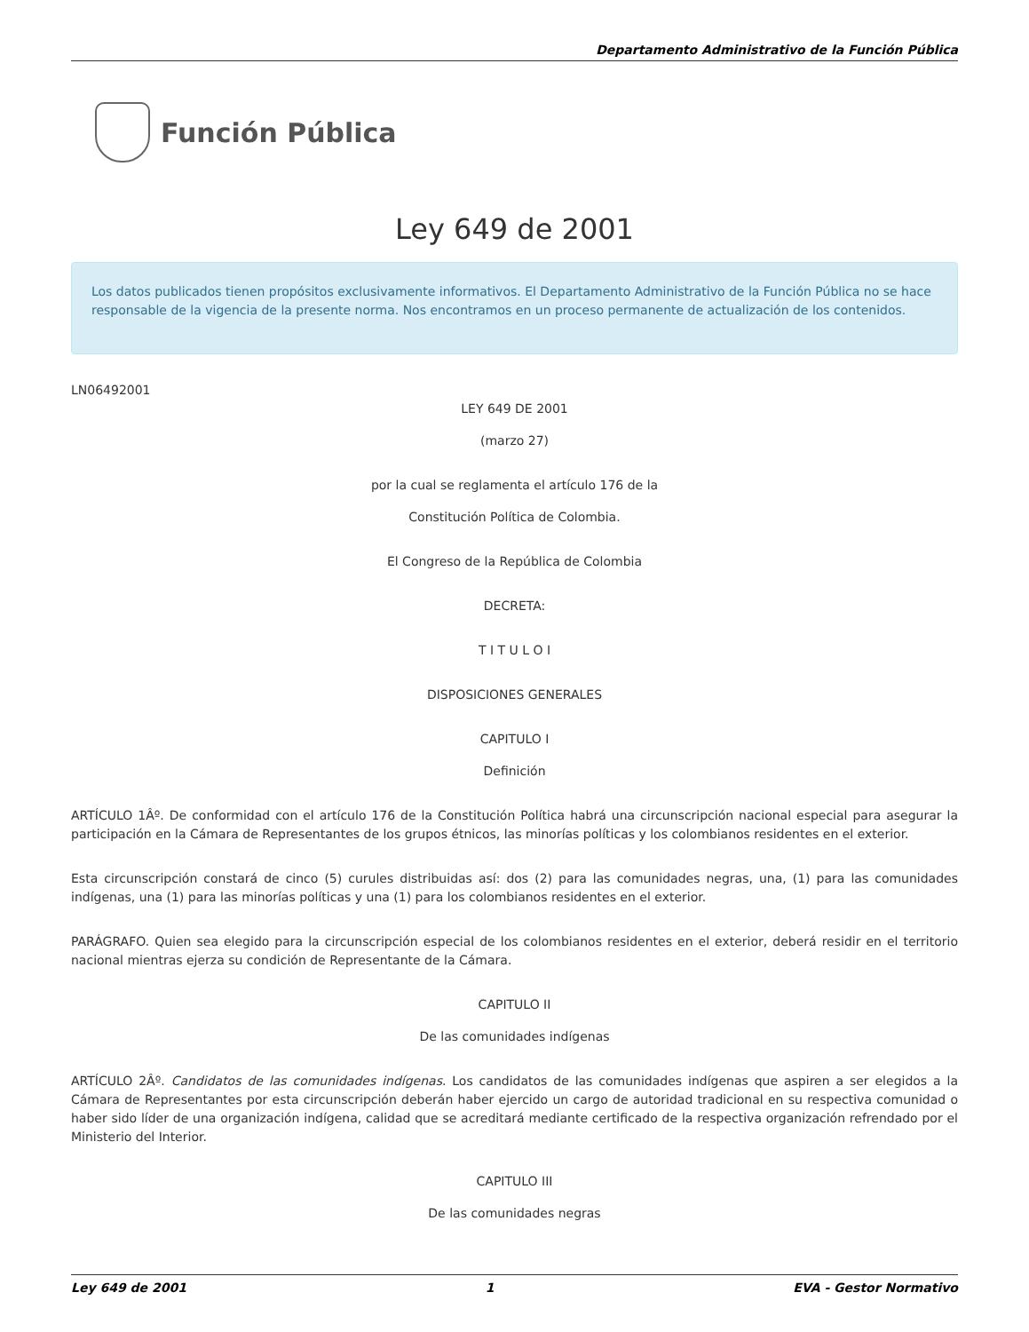Departamento Administrativo de la Función Pública
Función Pública
Ley 649 de 2001
Los datos publicados tienen propósitos exclusivamente informativos. El Departamento Administrativo de la Función Pública no se hace responsable de la vigencia de la presente norma. Nos encontramos en un proceso permanente de actualización de los contenidos.
LN06492001
LEY 649 DE 2001
(marzo 27)
por la cual se reglamenta el artículo 176 de la
Constitución Política de Colombia.
El Congreso de la República de Colombia
DECRETA:
T I T U L O I
DISPOSICIONES GENERALES
CAPITULO I
Definición
ARTÍCULO 1Âº. De conformidad con el artículo 176 de la Constitución Política habrá una circunscripción nacional especial para asegurar la participación en la Cámara de Representantes de los grupos étnicos, las minorías políticas y los colombianos residentes en el exterior.
Esta circunscripción constará de cinco (5) curules distribuidas así: dos (2) para las comunidades negras, una, (1) para las comunidades indígenas, una (1) para las minorías políticas y una (1) para los colombianos residentes en el exterior.
PARÁGRAFO. Quien sea elegido para la circunscripción especial de los colombianos residentes en el exterior, deberá residir en el territorio nacional mientras ejerza su condición de Representante de la Cámara.
CAPITULO II
De las comunidades indígenas
ARTÍCULO 2Âº. Candidatos de las comunidades indígenas. Los candidatos de las comunidades indígenas que aspiren a ser elegidos a la Cámara de Representantes por esta circunscripción deberán haber ejercido un cargo de autoridad tradicional en su respectiva comunidad o haber sido líder de una organización indígena, calidad que se acreditará mediante certificado de la respectiva organización refrendado por el Ministerio del Interior.
CAPITULO III
De las comunidades negras
Ley 649 de 2001 1 EVA - Gestor Normativo